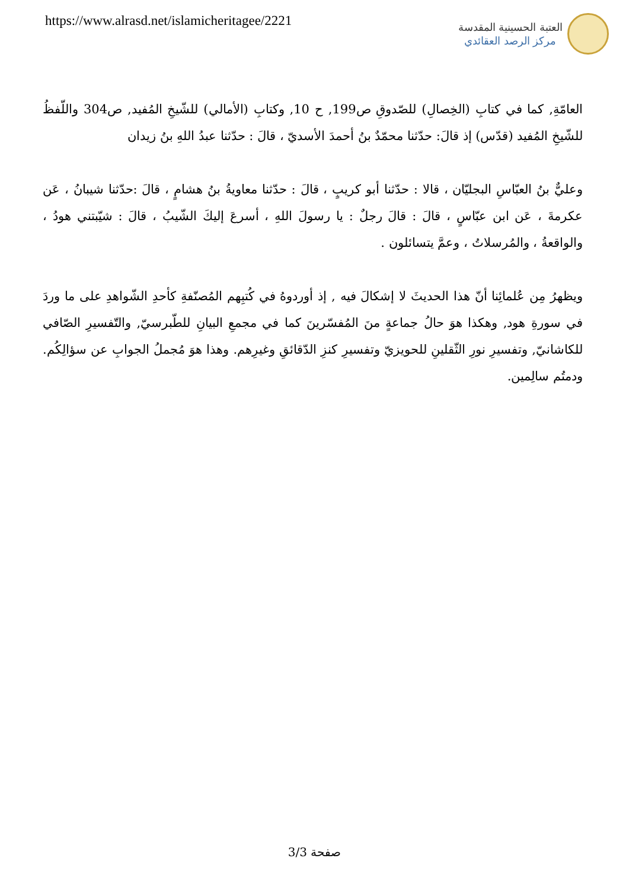https://www.alrasd.net/islamicheritagee/2221
العتبة الحسينية المقدسة
مركز الرصد العقائدي
العامّةِ, كما في كتابِ (الخِصالِ) للصّدوقِ ص199, ح 10, وكتابِ (الأمالي) للشّيخِ المُفيد, ص304 واللّفظُ للشّيخِ المُفيد (قدّس) إذ قالَ: حدّثنا محمّدٌ بنُ أحمدَ الأسديّ ، قالَ : حدّثنا عبدُ اللهِ بنُ زيدان
وعليٌّ بنُ العبّاسِ البجليّان ، قالا : حدّثنا أبو كريبٍ ، قالَ : حدّثنا معاويةُ بنُ هشامٍ ، قالَ :حدّثنا شيبانُ ، عَن عكرمةَ ، عَن ابن عبّاسٍ ، قالَ : قالَ رجلٌ : يا رسولَ اللهِ ، أسرعَ إليكَ الشّيبُ ، قالَ : شيّبتني هودُ ، والواقعةُ ، والمُرسلاتُ ، وعمَّ يتسائلون .
ويظهرُ مِن عُلمائِنا أنّ هذا الحديثَ لا إشكالَ فيه , إذ أوردوهُ في كُتبِهم المُصنّفةِ كأحدِ الشّواهدِ على ما وردَ في سورةِ هود, وهكذا هوَ حالُ جماعةٍ منَ المُفسّرينَ كما في مجمعِ البيانِ للطّبرسيّ, والتّفسيرِ الصّافي للكاشانيّ, وتفسيرِ نورِ الثّقلينِ للحويزيّ وتفسيرِ كنزِ الدّقائقِ وغيرِهم. وهذا هوَ مُجملُ الجوابِ عن سؤالِكُم. ودمتُم سالِمين.
صفحة 3/3